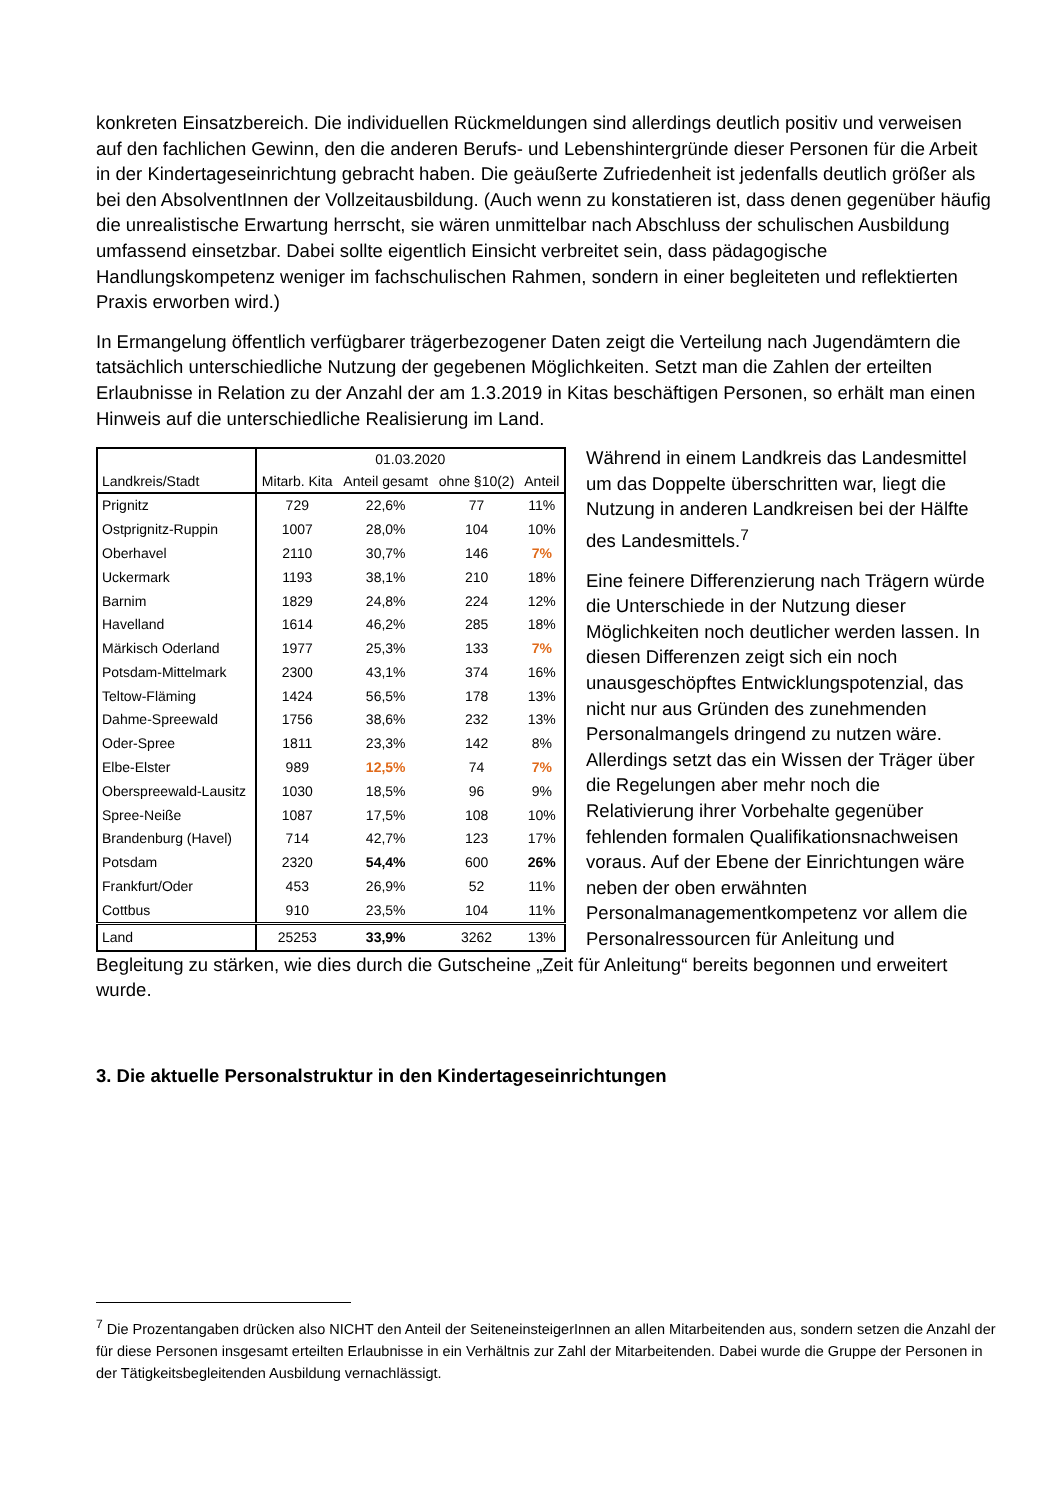konkreten Einsatzbereich. Die individuellen Rückmeldungen sind allerdings deutlich positiv und verweisen auf den fachlichen Gewinn, den die anderen Berufs- und Lebenshintergründe dieser Personen für die Arbeit in der Kindertageseinrichtung gebracht haben. Die geäußerte Zufriedenheit ist jedenfalls deutlich größer als bei den AbsolventInnen der Vollzeitausbildung. (Auch wenn zu konstatieren ist, dass denen gegenüber häufig die unrealistische Erwartung herrscht, sie wären unmittelbar nach Abschluss der schulischen Ausbildung umfassend einsetzbar. Dabei sollte eigentlich Einsicht verbreitet sein, dass pädagogische Handlungskompetenz weniger im fachschulischen Rahmen, sondern in einer begleiteten und reflektierten Praxis erworben wird.)
In Ermangelung öffentlich verfügbarer trägerbezogener Daten zeigt die Verteilung nach Jugendämtern die tatsächlich unterschiedliche Nutzung der gegebenen Möglichkeiten. Setzt man die Zahlen der erteilten Erlaubnisse in Relation zu der Anzahl der am 1.3.2019 in Kitas beschäftigen Personen, so erhält man einen Hinweis auf die unterschiedliche Realisierung im Land.
| | 01.03.2020 | | | |
| --- | --- | --- | --- | --- |
| Landkreis/Stadt | Mitarb. Kita | Anteil gesamt | ohne §10(2) | Anteil |
| Prignitz | 729 | 22,6% | 77 | 11% |
| Ostprignitz-Ruppin | 1007 | 28,0% | 104 | 10% |
| Oberhavel | 2110 | 30,7% | 146 | 7% |
| Uckermark | 1193 | 38,1% | 210 | 18% |
| Barnim | 1829 | 24,8% | 224 | 12% |
| Havelland | 1614 | 46,2% | 285 | 18% |
| Märkisch Oderland | 1977 | 25,3% | 133 | 7% |
| Potsdam-Mittelmark | 2300 | 43,1% | 374 | 16% |
| Teltow-Fläming | 1424 | 56,5% | 178 | 13% |
| Dahme-Spreewald | 1756 | 38,6% | 232 | 13% |
| Oder-Spree | 1811 | 23,3% | 142 | 8% |
| Elbe-Elster | 989 | 12,5% | 74 | 7% |
| Oberspreewald-Lausitz | 1030 | 18,5% | 96 | 9% |
| Spree-Neiße | 1087 | 17,5% | 108 | 10% |
| Brandenburg (Havel) | 714 | 42,7% | 123 | 17% |
| Potsdam | 2320 | 54,4% | 600 | 26% |
| Frankfurt/Oder | 453 | 26,9% | 52 | 11% |
| Cottbus | 910 | 23,5% | 104 | 11% |
| Land | 25253 | 33,9% | 3262 | 13% |
Während in einem Landkreis das Landesmittel um das Doppelte überschritten war, liegt die Nutzung in anderen Landkreisen bei der Hälfte des Landesmittels.<sup>7</sup>
Eine feinere Differenzierung nach Trägern würde die Unterschiede in der Nutzung dieser Möglichkeiten noch deutlicher werden lassen. In diesen Differenzen zeigt sich ein noch unausgeschöpftes Entwicklungspotenzial, das nicht nur aus Gründen des zunehmenden Personalmangels dringend zu nutzen wäre. Allerdings setzt das ein Wissen der Träger über die Regelungen aber mehr noch die Relativierung ihrer Vorbehalte gegenüber fehlenden formalen Qualifikationsnachweisen voraus. Auf der Ebene der Einrichtungen wäre neben der oben erwähnten Personalmanagementkompetenz vor allem die Personalressourcen für Anleitung und
Begleitung zu stärken, wie dies durch die Gutscheine „Zeit für Anleitung“ bereits begonnen und erweitert wurde.
3. Die aktuelle Personalstruktur in den Kindertageseinrichtungen
<sup>7</sup> Die Prozentangaben drücken also NICHT den Anteil der SeiteneinsteigerInnen an allen Mitarbeitenden aus, sondern setzen die Anzahl der für diese Personen insgesamt erteilten Erlaubnisse in ein Verhältnis zur Zahl der Mitarbeitenden. Dabei wurde die Gruppe der Personen in der Tätigkeitsbegleitenden Ausbildung vernachlässigt.